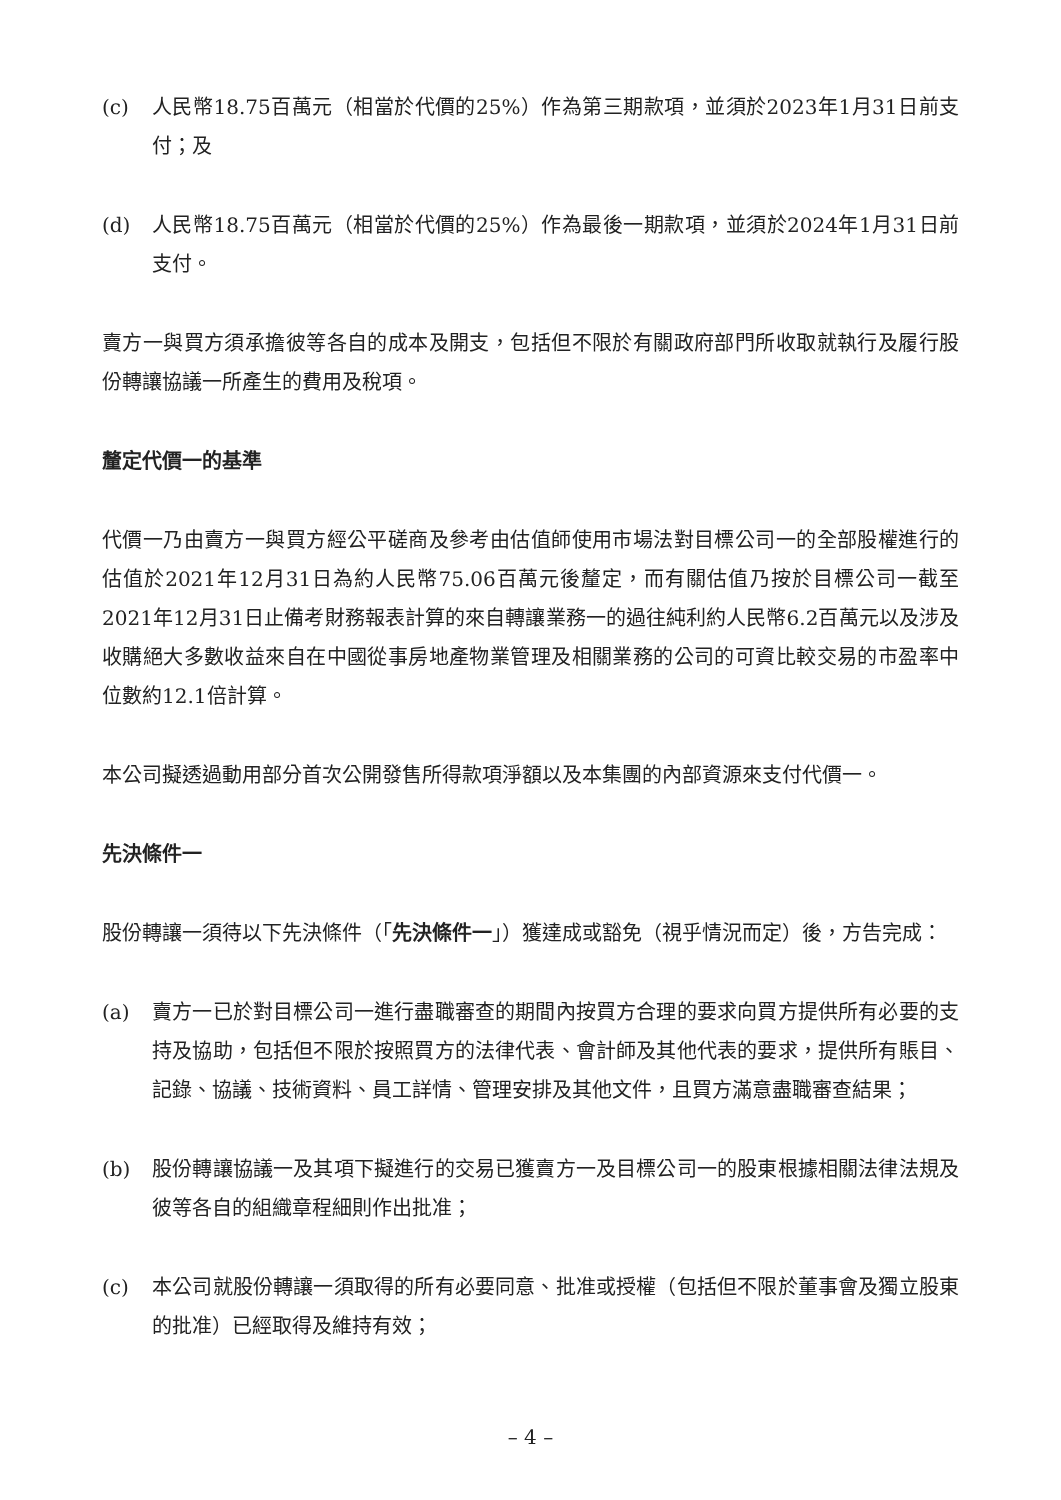(c) 人民幣18.75百萬元（相當於代價的25%）作為第三期款項，並須於2023年1月31日前支付；及
(d) 人民幣18.75百萬元（相當於代價的25%）作為最後一期款項，並須於2024年1月31日前支付。
賣方一與買方須承擔彼等各自的成本及開支，包括但不限於有關政府部門所收取就執行及履行股份轉讓協議一所產生的費用及稅項。
釐定代價一的基準
代價一乃由賣方一與買方經公平磋商及參考由估值師使用市場法對目標公司一的全部股權進行的估值於2021年12月31日為約人民幣75.06百萬元後釐定，而有關估值乃按於目標公司一截至2021年12月31日止備考財務報表計算的來自轉讓業務一的過往純利約人民幣6.2百萬元以及涉及收購絕大多數收益來自在中國從事房地產物業管理及相關業務的公司的可資比較交易的市盈率中位數約12.1倍計算。
本公司擬透過動用部分首次公開發售所得款項淨額以及本集團的內部資源來支付代價一。
先決條件一
股份轉讓一須待以下先決條件（「先決條件一」）獲達成或豁免（視乎情況而定）後，方告完成：
(a) 賣方一已於對目標公司一進行盡職審查的期間內按買方合理的要求向買方提供所有必要的支持及協助，包括但不限於按照買方的法律代表、會計師及其他代表的要求，提供所有賬目、記錄、協議、技術資料、員工詳情、管理安排及其他文件，且買方滿意盡職審查結果；
(b) 股份轉讓協議一及其項下擬進行的交易已獲賣方一及目標公司一的股東根據相關法律法規及彼等各自的組織章程細則作出批准；
(c) 本公司就股份轉讓一須取得的所有必要同意、批准或授權（包括但不限於董事會及獨立股東的批准）已經取得及維持有效；
– 4 –